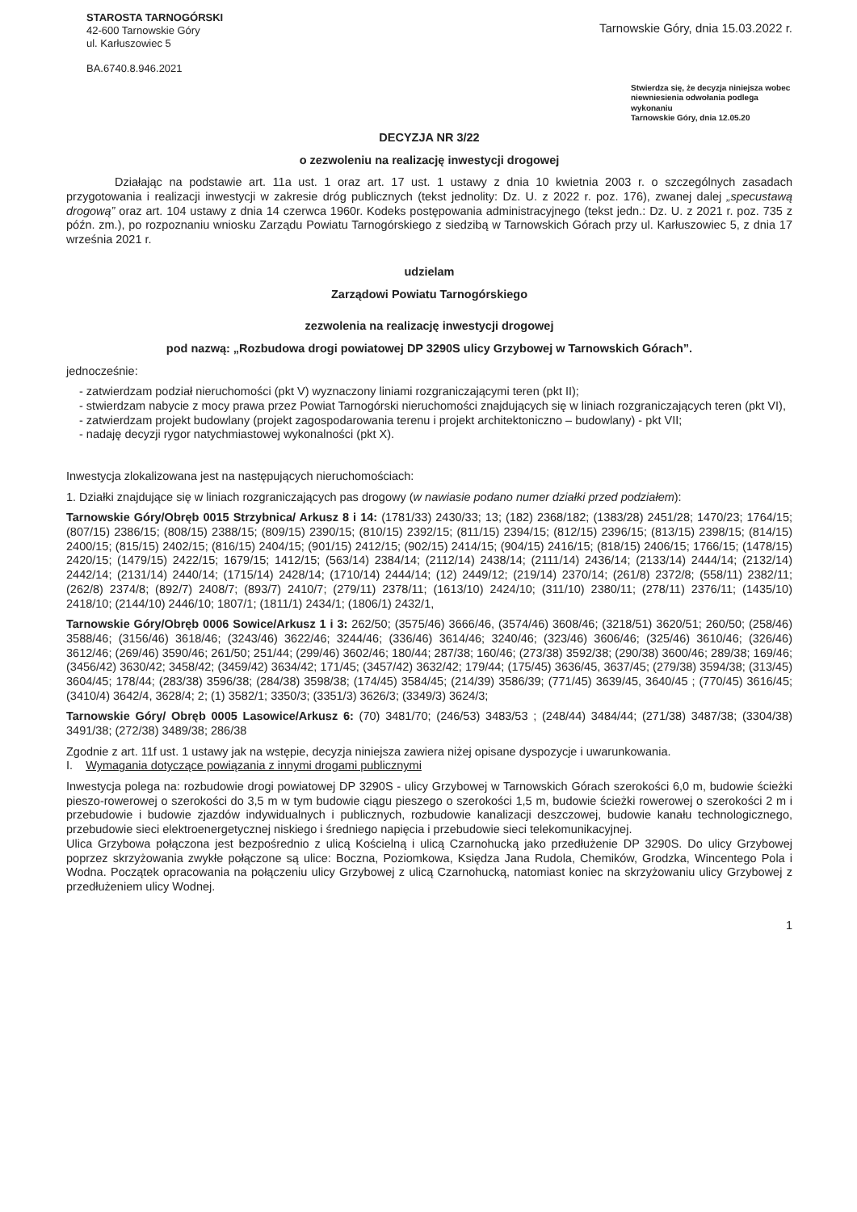STAROSTA TARNOGÓRSKI
42-600 Tarnowskie Góry
ul. Karłuszowiec 5
BA.6740.8.946.2021
Tarnowskie Góry, dnia 15.03.2022 r.
Stwierdza się, że decyzja niniejsza wobec niewniesienia odwołania podlega wykonaniu
Tarnowskie Góry, dnia 12.05.20
DECYZJA NR 3/22
o zezwoleniu na realizację inwestycji drogowej
Działając na podstawie art. 11a ust. 1 oraz art. 17 ust. 1 ustawy z dnia 10 kwietnia 2003 r. o szczególnych zasadach przygotowania i realizacji inwestycji w zakresie dróg publicznych (tekst jednolity: Dz. U. z 2022 r. poz. 176), zwanej dalej „specustawą drogową” oraz art. 104 ustawy z dnia 14 czerwca 1960r. Kodeks postępowania administracyjnego (tekst jedn.: Dz. U. z 2021 r. poz. 735 z późn. zm.), po rozpoznaniu wniosku Zarządu Powiatu Tarnogórskiego z siedzibą w Tarnowskich Górach przy ul. Karłuszowiec 5, z dnia 17 września 2021 r.
udzielam
Zarządowi Powiatu Tarnogórskiego
zezwolenia na realizację inwestycji drogowej
pod nazwą: „Rozbudowa drogi powiatowej DP 3290S ulicy Grzybowej w Tarnowskich Górach”.
jednocześnie:
- zatwierdzam podział nieruchomości (pkt V) wyznaczony liniami rozgraniczającymi teren (pkt II);
- stwierdzam nabycie z mocy prawa przez Powiat Tarnogórski nieruchomości znajdujących się w liniach rozgraniczających teren (pkt VI),
- zatwierdzam projekt budowlany (projekt zagospodarowania terenu i projekt architektoniczno – budowlany) - pkt VII;
- nadaję decyzji rygor natychmiastowej wykonalności (pkt X).
Inwestycja zlokalizowana jest na następujących nieruchomościach:
1. Działki znajdujące się w liniach rozgraniczających pas drogowy (w nawiasie podano numer działki przed podziałem):
Tarnowskie Góry/Obręb 0015 Strzybnica/ Arkusz 8 i 14: (1781/33) 2430/33; 13; (182) 2368/182; (1383/28) 2451/28; 1470/23; 1764/15; (807/15) 2386/15; (808/15) 2388/15; (809/15) 2390/15; (810/15) 2392/15; (811/15) 2394/15; (812/15) 2396/15; (813/15) 2398/15; (814/15) 2400/15; (815/15) 2402/15; (816/15) 2404/15; (901/15) 2412/15; (902/15) 2414/15; (904/15) 2416/15; (818/15) 2406/15; 1766/15; (1478/15) 2420/15; (1479/15) 2422/15; 1679/15; 1412/15; (563/14) 2384/14; (2112/14) 2438/14; (2111/14) 2436/14; (2133/14) 2444/14; (2132/14) 2442/14; (2131/14) 2440/14; (1715/14) 2428/14; (1710/14) 2444/14; (12) 2449/12; (219/14) 2370/14; (261/8) 2372/8; (558/11) 2382/11; (262/8) 2374/8; (892/7) 2408/7; (893/7) 2410/7; (279/11) 2378/11; (1613/10) 2424/10; (311/10) 2380/11; (278/11) 2376/11; (1435/10) 2418/10; (2144/10) 2446/10; 1807/1; (1811/1) 2434/1; (1806/1) 2432/1,
Tarnowskie Góry/Obręb 0006 Sowice/Arkusz 1 i 3: 262/50; (3575/46) 3666/46, (3574/46) 3608/46; (3218/51) 3620/51; 260/50; (258/46) 3588/46; (3156/46) 3618/46; (3243/46) 3622/46; 3244/46; (336/46) 3614/46; 3240/46; (323/46) 3606/46; (325/46) 3610/46; (326/46) 3612/46; (269/46) 3590/46; 261/50; 251/44; (299/46) 3602/46; 180/44; 287/38; 160/46; (273/38) 3592/38; (290/38) 3600/46; 289/38; 169/46; (3456/42) 3630/42; 3458/42; (3459/42) 3634/42; 171/45; (3457/42) 3632/42; 179/44; (175/45) 3636/45, 3637/45; (279/38) 3594/38; (313/45) 3604/45; 178/44; (283/38) 3596/38; (284/38) 3598/38; (174/45) 3584/45; (214/39) 3586/39; (771/45) 3639/45, 3640/45 ; (770/45) 3616/45; (3410/4) 3642/4, 3628/4; 2; (1) 3582/1; 3350/3; (3351/3) 3626/3; (3349/3) 3624/3;
Tarnowskie Góry/ Obręb 0005 Lasowice/Arkusz 6: (70) 3481/70; (246/53) 3483/53 ; (248/44) 3484/44; (271/38) 3487/38; (3304/38) 3491/38; (272/38) 3489/38; 286/38
Zgodnie z art. 11f ust. 1 ustawy jak na wstępie, decyzja niniejsza zawiera niżej opisane dyspozycje i uwarunkowania.
I. Wymagania dotyczące powiązania z innymi drogami publicznymi
Inwestycja polega na: rozbudowie drogi powiatowej DP 3290S - ulicy Grzybowej w Tarnowskich Górach szerokości 6,0 m, budowie ścieżki pieszo-rowerowej o szerokości do 3,5 m w tym budowie ciągu pieszego o szerokości 1,5 m, budowie ścieżki rowerowej o szerokości 2 m i przebudowie i budowie zjazdów indywidualnych i publicznych, rozbudowie kanalizacji deszczowej, budowie kanału technologicznego, przebudowie sieci elektroenergetycznej niskiego i średniego napięcia i przebudowie sieci telekomunikacyjnej.
Ulica Grzybowa połączona jest bezpośrednio z ulicą Kościelną i ulicą Czarnohucką jako przedłużenie DP 3290S. Do ulicy Grzybowej poprzez skrzyżowania zwykłe połączone są ulice: Boczna, Poziomkowa, Księdza Jana Rudola, Chemików, Grodzka, Wincentego Pola i Wodna. Początek opracowania na połączeniu ulicy Grzybowej z ulicą Czarnohucką, natomiast koniec na skrzyżowaniu ulicy Grzybowej z przedłużeniem ulicy Wodnej.
1